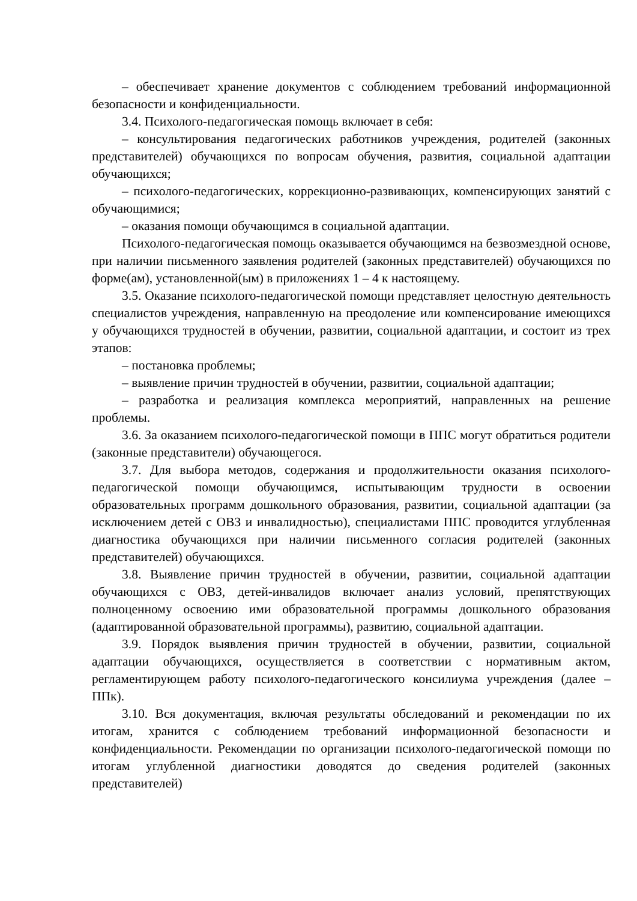– обеспечивает хранение документов с соблюдением требований информационной безопасности и конфиденциальности.
3.4. Психолого-педагогическая помощь включает в себя:
– консультирования педагогических работников учреждения, родителей (законных представителей) обучающихся по вопросам обучения, развития, социальной адаптации обучающихся;
– психолого-педагогических, коррекционно-развивающих, компенсирующих занятий с обучающимися;
– оказания помощи обучающимся в социальной адаптации.
Психолого-педагогическая помощь оказывается обучающимся на безвозмездной основе, при наличии письменного заявления родителей (законных представителей) обучающихся по форме(ам), установленной(ым) в приложениях 1 – 4 к настоящему.
3.5. Оказание психолого-педагогической помощи представляет целостную деятельность специалистов учреждения, направленную на преодоление или компенсирование имеющихся у обучающихся трудностей в обучении, развитии, социальной адаптации, и состоит из трех этапов:
– постановка проблемы;
– выявление причин трудностей в обучении, развитии, социальной адаптации;
– разработка и реализация комплекса мероприятий, направленных на решение проблемы.
3.6. За оказанием психолого-педагогической помощи в ППС могут обратиться родители (законные представители) обучающегося.
3.7. Для выбора методов, содержания и продолжительности оказания психолого-педагогической помощи обучающимся, испытывающим трудности в освоении образовательных программ дошкольного образования, развитии, социальной адаптации (за исключением детей с ОВЗ и инвалидностью), специалистами ППС проводится углубленная диагностика обучающихся при наличии письменного согласия родителей (законных представителей) обучающихся.
3.8. Выявление причин трудностей в обучении, развитии, социальной адаптации обучающихся с ОВЗ, детей-инвалидов включает анализ условий, препятствующих полноценному освоению ими образовательной программы дошкольного образования (адаптированной образовательной программы), развитию, социальной адаптации.
3.9. Порядок выявления причин трудностей в обучении, развитии, социальной адаптации обучающихся, осуществляется в соответствии с нормативным актом, регламентирующем работу психолого-педагогического консилиума учреждения (далее – ППк).
3.10. Вся документация, включая результаты обследований и рекомендации по их итогам, хранится с соблюдением требований информационной безопасности и конфиденциальности. Рекомендации по организации психолого-педагогической помощи по итогам углубленной диагностики доводятся до сведения родителей (законных представителей)